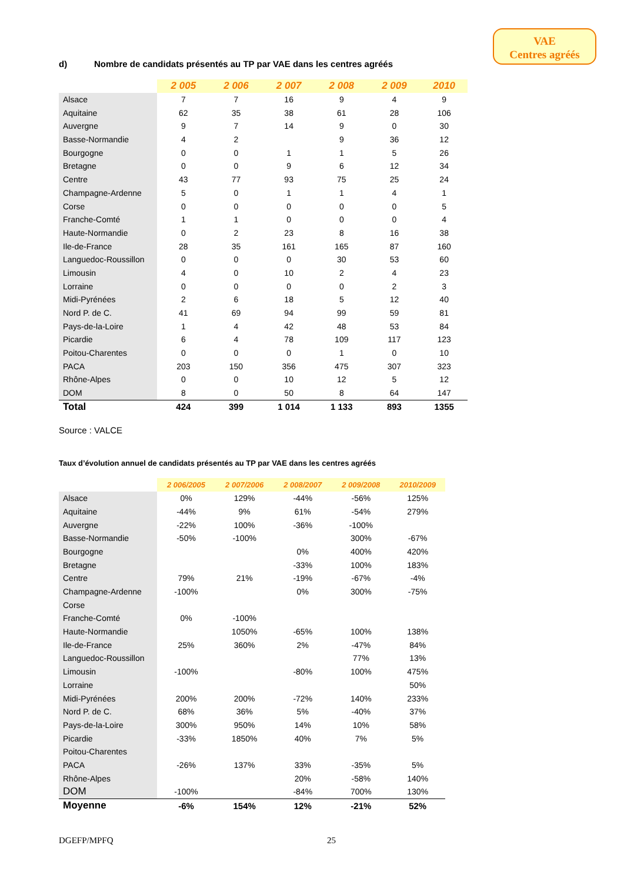VAE
Centres agréés
d) Nombre de candidats présentés au TP par VAE dans les centres agréés
| | 2 005 | 2 006 | 2 007 | 2 008 | 2 009 | 2010 |
| --- | --- | --- | --- | --- | --- | --- |
| Alsace | 7 | 7 | 16 | 9 | 4 | 9 |
| Aquitaine | 62 | 35 | 38 | 61 | 28 | 106 |
| Auvergne | 9 | 7 | 14 | 9 | 0 | 30 |
| Basse-Normandie | 4 | 2 | | 9 | 36 | 12 |
| Bourgogne | 0 | 0 | 1 | 1 | 5 | 26 |
| Bretagne | 0 | 0 | 9 | 6 | 12 | 34 |
| Centre | 43 | 77 | 93 | 75 | 25 | 24 |
| Champagne-Ardenne | 5 | 0 | 1 | 1 | 4 | 1 |
| Corse | 0 | 0 | 0 | 0 | 0 | 5 |
| Franche-Comté | 1 | 1 | 0 | 0 | 0 | 4 |
| Haute-Normandie | 0 | 2 | 23 | 8 | 16 | 38 |
| Ile-de-France | 28 | 35 | 161 | 165 | 87 | 160 |
| Languedoc-Roussillon | 0 | 0 | 0 | 30 | 53 | 60 |
| Limousin | 4 | 0 | 10 | 2 | 4 | 23 |
| Lorraine | 0 | 0 | 0 | 0 | 2 | 3 |
| Midi-Pyrénées | 2 | 6 | 18 | 5 | 12 | 40 |
| Nord P. de C. | 41 | 69 | 94 | 99 | 59 | 81 |
| Pays-de-la-Loire | 1 | 4 | 42 | 48 | 53 | 84 |
| Picardie | 6 | 4 | 78 | 109 | 117 | 123 |
| Poitou-Charentes | 0 | 0 | 0 | 1 | 0 | 10 |
| PACA | 203 | 150 | 356 | 475 | 307 | 323 |
| Rhône-Alpes | 0 | 0 | 10 | 12 | 5 | 12 |
| DOM | 8 | 0 | 50 | 8 | 64 | 147 |
| Total | 424 | 399 | 1 014 | 1 133 | 893 | 1355 |
Source : VALCE
Taux d’évolution annuel de candidats présentés au TP par VAE dans les centres agréés
| | 2 006/2005 | 2 007/2006 | 2 008/2007 | 2 009/2008 | 2010/2009 |
| --- | --- | --- | --- | --- | --- |
| Alsace | 0% | 129% | -44% | -56% | 125% |
| Aquitaine | -44% | 9% | 61% | -54% | 279% |
| Auvergne | -22% | 100% | -36% | -100% | |
| Basse-Normandie | -50% | -100% | | 300% | -67% |
| Bourgogne | | | 0% | 400% | 420% |
| Bretagne | | | -33% | 100% | 183% |
| Centre | 79% | 21% | -19% | -67% | -4% |
| Champagne-Ardenne | -100% | | 0% | 300% | -75% |
| Corse | | | | | |
| Franche-Comté | 0% | -100% | | | |
| Haute-Normandie | | 1050% | -65% | 100% | 138% |
| Ile-de-France | 25% | 360% | 2% | -47% | 84% |
| Languedoc-Roussillon | | | | 77% | 13% |
| Limousin | -100% | | -80% | 100% | 475% |
| Lorraine | | | | | 50% |
| Midi-Pyrénées | 200% | 200% | -72% | 140% | 233% |
| Nord P. de C. | 68% | 36% | 5% | -40% | 37% |
| Pays-de-la-Loire | 300% | 950% | 14% | 10% | 58% |
| Picardie | -33% | 1850% | 40% | 7% | 5% |
| Poitou-Charentes | | | | | |
| PACA | -26% | 137% | 33% | -35% | 5% |
| Rhône-Alpes | | | 20% | -58% | 140% |
| DOM | -100% | | -84% | 700% | 130% |
| Moyenne | -6% | 154% | 12% | -21% | 52% |
DGEFP/MPFQ 25